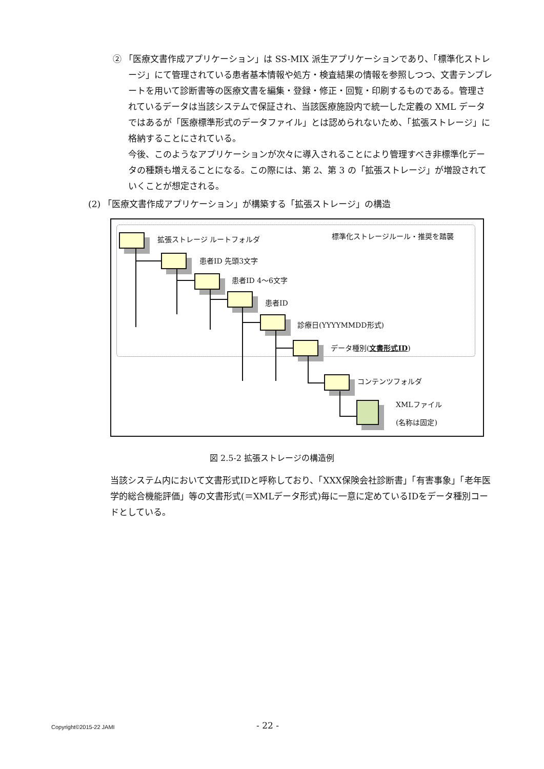② 「医療文書作成アプリケーション」は SS-MIX 派生アプリケーションであり、「標準化ストレージ」にて管理されている患者基本情報や処方・検査結果の情報を参照しつつ、文書テンプレートを用いて診断書等の医療文書を編集・登録・修正・回覧・印刷するものである。管理されているデータは当該システムで保証され、当該医療施設内で統一した定義の XML データではあるが「医療標準形式のデータファイル」とは認められないため、「拡張ストレージ」に格納することにされている。
今後、このようなアプリケーションが次々に導入されることにより管理すべき非標準化データの種類も増えることになる。この際には、第 2、第 3 の「拡張ストレージ」が増設されていくことが想定される。
(2) 「医療文書作成アプリケーション」が構築する「拡張ストレージ」の構造
標準化ストレージルール・推奨を踏襲
拡張ストレージ ルートフォルダ
患者ID 先頭3文字
患者ID 4〜6文字
患者ID
診療日(YYYYMMDD形式)
データ種別(文書形式ID)
コンテンツフォルダ
XMLファイル
(名称は固定)
図 2.5-2 拡張ストレージの構造例
当該システム内において文書形式IDと呼称しており、「XXX保険会社診断書」「有害事象」「老年医学的総合機能評価」等の文書形式(＝XMLデータ形式)毎に一意に定めているIDをデータ種別コードとしている。
Copyright©2015-22 JAMI - 22 -